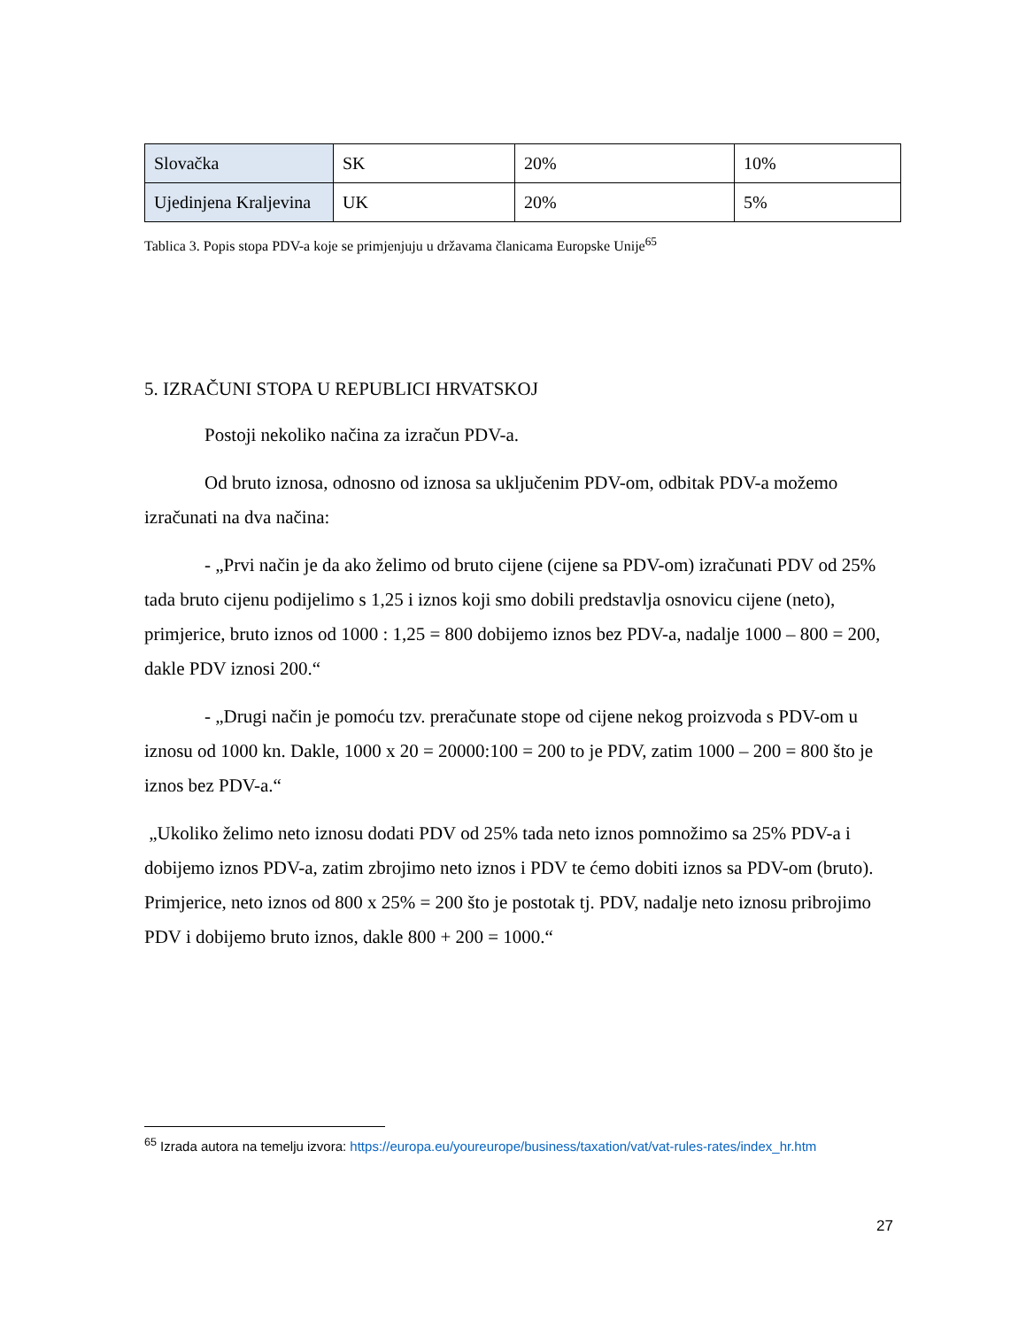| Slovačka | SK | 20% | 10% |
| Ujedinjena Kraljevina | UK | 20% | 5% |
Tablica 3. Popis stopa PDV-a koje se primjenjuju u državama članicama Europske Unije<sup>65</sup>
5. IZRAČUNI STOPA U REPUBLICI HRVATSKOJ
Postoji nekoliko načina za izračun PDV-a.
Od bruto iznosa, odnosno od iznosa sa uključenim PDV-om, odbitak PDV-a možemo izračunati na dva načina:
- „Prvi način je da ako želimo od bruto cijene (cijene sa PDV-om) izračunati PDV od 25% tada bruto cijenu podijelimo s 1,25 i iznos koji smo dobili predstavlja osnovicu cijene (neto), primjerice, bruto iznos od 1000 : 1,25 = 800 dobijemo iznos bez PDV-a, nadalje 1000 – 800 = 200, dakle PDV iznosi 200.“
- „Drugi način je pomoću tzv. preračunate stope od cijene nekog proizvoda s PDV-om u iznosu od 1000 kn. Dakle, 1000 x 20 = 20000:100 = 200 to je PDV, zatim 1000 – 200 = 800 što je iznos bez PDV-a.“
„Ukoliko želimo neto iznosu dodati PDV od 25% tada neto iznos pomnožimo sa 25% PDV-a i dobijemo iznos PDV-a, zatim zbrojimo neto iznos i PDV te ćemo dobiti iznos sa PDV-om (bruto). Primjerice, neto iznos od 800 x 25% = 200 što je postotak tj. PDV, nadalje neto iznosu pribrojimo PDV i dobijemo bruto iznos, dakle 800 + 200 = 1000.“
<sup>65</sup> Izrada autora na temelju izvora: https://europa.eu/youreurope/business/taxation/vat/vat-rules-rates/index_hr.htm
27